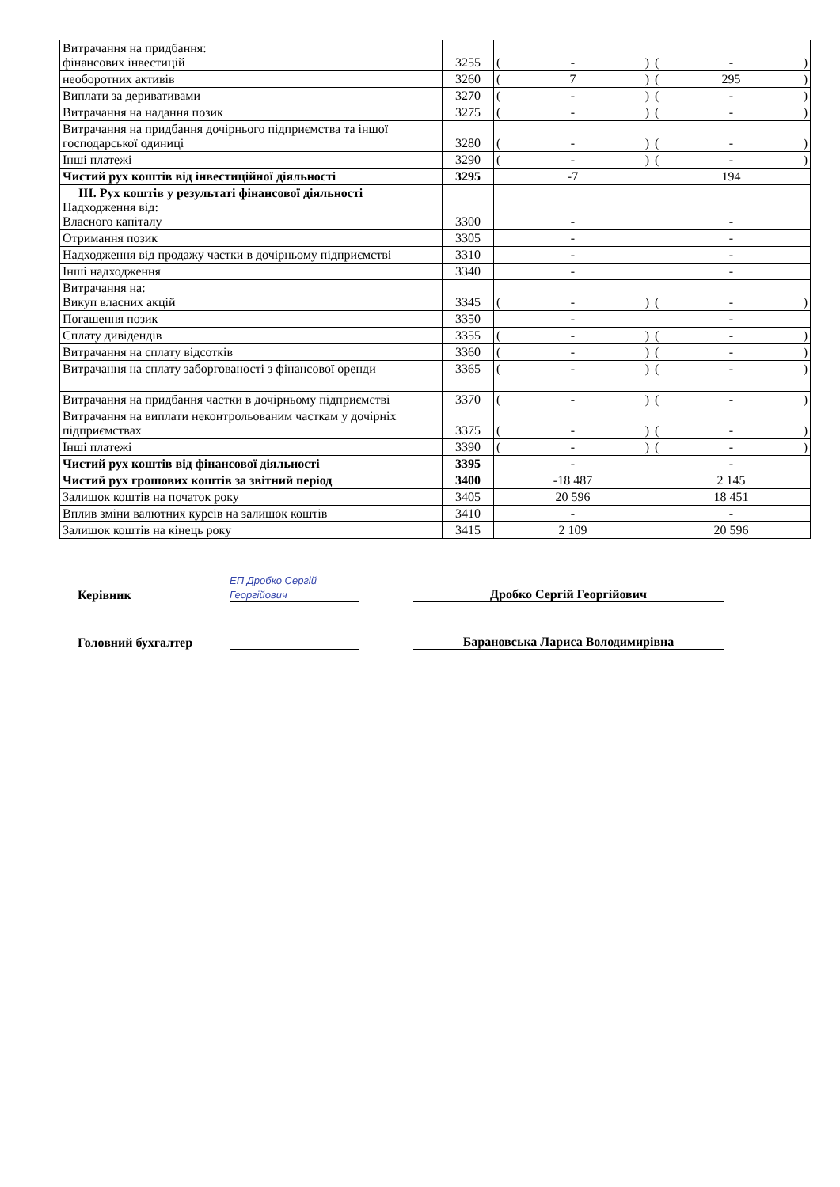| Витрачання на придбання: фінансових інвестицій | 3255 | ( - ) | ( - ) |
| необоротних активів | 3260 | ( 7 ) | ( 295 ) |
| Виплати за деривативами | 3270 | ( - ) | ( - ) |
| Витрачання на надання позик | 3275 | ( - ) | ( - ) |
| Витрачання на придбання дочірнього підприємства та іншої господарської одиниці | 3280 | ( - ) | ( - ) |
| Інші платежі | 3290 | ( - ) | ( - ) |
| Чистий рух коштів від інвестиційної діяльності | 3295 | -7 | 194 |
| ІІІ. Рух коштів у результаті фінансової діяльності Надходження від: Власного капіталу | 3300 | - | - |
| Отримання позик | 3305 | - | - |
| Надходження від продажу частки в дочірньому підприємстві | 3310 | - | - |
| Інші надходження | 3340 | - | - |
| Витрачання на: Викуп власних акцій | 3345 | ( - ) | ( - ) |
| Погашення позик | 3350 | - | - |
| Сплату дивідендів | 3355 | ( - ) | ( - ) |
| Витрачання на сплату відсотків | 3360 | ( - ) | ( - ) |
| Витрачання на сплату заборгованості з фінансової оренди | 3365 | ( - ) | ( - ) |
| Витрачання на придбання частки в дочірньому підприємстві | 3370 | ( - ) | ( - ) |
| Витрачання на виплати неконтрольованим часткам у дочірніх підприємствах | 3375 | ( - ) | ( - ) |
| Інші платежі | 3390 | ( - ) | ( - ) |
| Чистий рух коштів від фінансової діяльності | 3395 | - | - |
| Чистий рух грошових коштів за звітний період | 3400 | -18 487 | 2 145 |
| Залишок коштів на початок року | 3405 | 20 596 | 18 451 |
| Вплив зміни валютних курсів на залишок коштів | 3410 | - | - |
| Залишок коштів на кінець року | 3415 | 2 109 | 20 596 |
Керівник ЕП Дробко Сергій Георгійович Дробко Сергій Георгійович
Головний бухгалтер Барановська Лариса Володимирівна